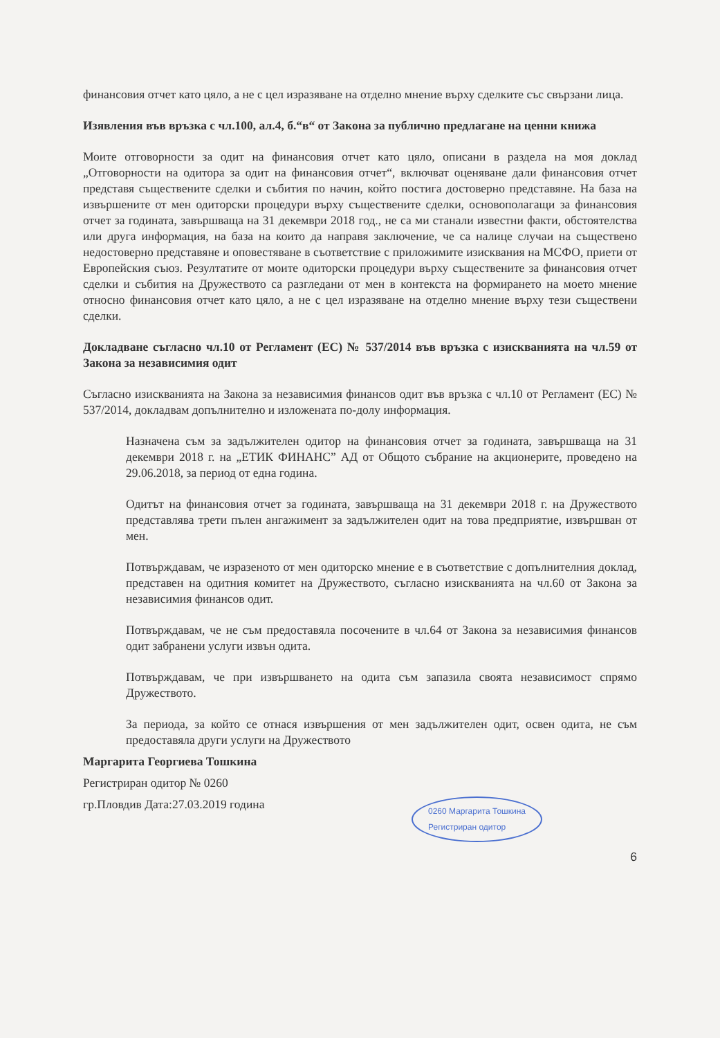финансовия отчет като цяло, а не с цел изразяване на отделно мнение върху сделките със свързани лица.
Изявления във връзка с чл.100, ал.4, б.“в“ от Закона за публично предлагане на ценни книжа
Моите отговорности за одит на финансовия отчет като цяло, описани в раздела на моя доклад „Отговорности на одитора за одит на финансовия отчет“, включват оценяване дали финансовия отчет представя съществените сделки и събития по начин, който постига достоверно представяне. На база на извършените от мен одиторски процедури върху съществените сделки, основополагащи за финансовия отчет за годината, завършваща на 31 декември 2018 год., не са ми станали известни факти, обстоятелства или друга информация, на база на които да направя заключение, че са налице случаи на съществено недостоверно представяне и оповестяване в съответствие с приложимите изисквания на МСФО, приети от Европейския съюз. Резултатите от моите одиторски процедури върху съществените за финансовия отчет сделки и събития на Дружеството са разгледани от мен в контекста на формирането на моето мнение относно финансовия отчет като цяло, а не с цел изразяване на отделно мнение върху тези съществени сделки.
Докладване съгласно чл.10 от Регламент (ЕС) № 537/2014 във връзка с изискванията на чл.59 от Закона за независимия одит
Съгласно изискванията на Закона за независимия финансов одит във връзка с чл.10 от Регламент (ЕС) № 537/2014, докладвам допълнително и изложената по-долу информация.
Назначена съм за задължителен одитор на финансовия отчет за годината, завършваща на 31 декември 2018 г. на „ЕТИК ФИНАНС” АД от Общото събрание на акционерите, проведено на 29.06.2018, за период от една година.
Одитът на финансовия отчет за годината, завършваща на 31 декември 2018 г. на Дружеството представлява трети пълен ангажимент за задължителен одит на това предприятие, извършван от мен.
Потвърждавам, че изразеното от мен одиторско мнение е в съответствие с допълнителния доклад, представен на одитния комитет на Дружеството, съгласно изискванията на чл.60 от Закона за независимия финансов одит.
Потвърждавам, че не съм предоставяла посочените в чл.64 от Закона за независимия финансов одит забранени услуги извън одита.
Потвърждавам, че при извършването на одита съм запазила своята независимост спрямо Дружеството.
За периода, за който се отнася извършения от мен задължителен одит, освен одита, не съм предоставяла други услуги на Дружеството
Маргарита Георгиева Тошкина
Регистриран одитор № 0260
гр.Пловдив Дата:27.03.2019 година
0260 Маргарита Тошкина
Регистриран одитор
6